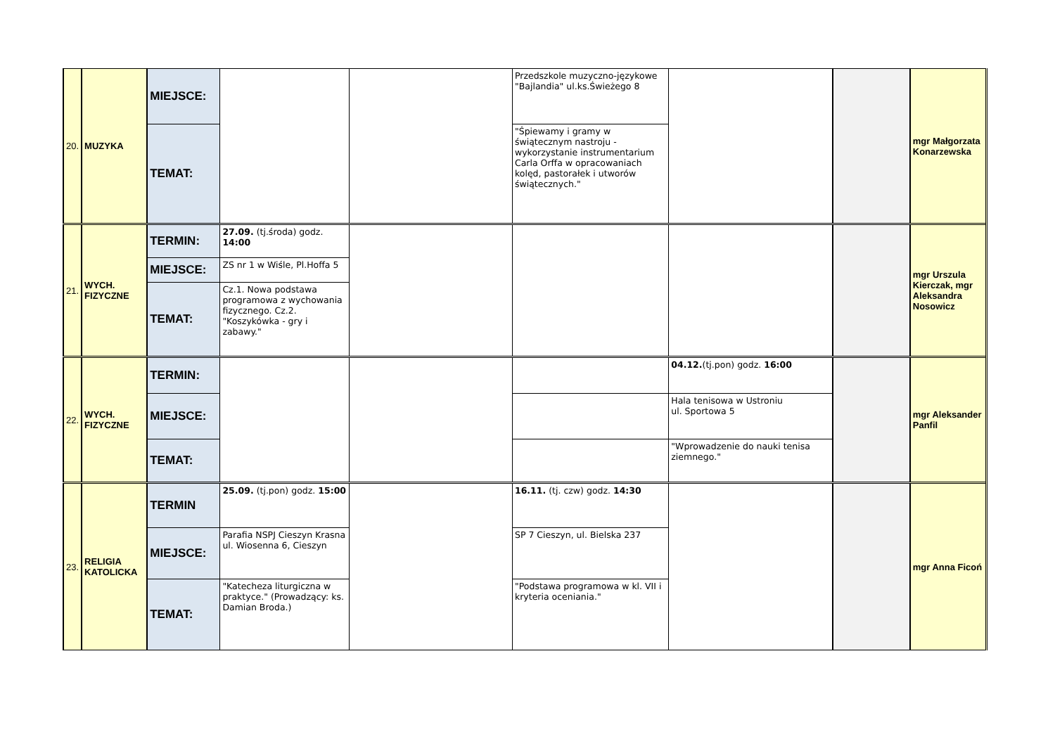| 20. | MUZYKA | MIEJSCE: | | | Przedszkole muzyczno-językowe "Bajlandia" ul.ks.Świeżego 8 | | | mgr Małgorzata Konarzewska |
| | | TEMAT: | | | "Śpiewamy i gramy w świątecznym nastroju - wykorzystanie instrumentarium Carla Orffa w opracowaniach kolęd, pastorałek i utworów świątecznych." | | | |
| 21. | WYCH. FIZYCZNE | TERMIN: | 27.09. (tj.środa) godz. 14:00 | | | | | mgr Urszula Kierczak, mgr Aleksandra Nosowicz |
| | | MIEJSCE: | ZS nr 1 w Wiśle, Pl.Hoffa 5 | | | | | |
| | | TEMAT: | Cz.1. Nowa podstawa programowa z wychowania fizycznego. Cz.2. "Koszykówka - gry i zabawy." | | | | | |
| 22. | WYCH. FIZYCZNE | TERMIN: | | | | 04.12. (tj.pon) godz. 16:00 | | mgr Aleksander Panfil |
| | | MIEJSCE: | | | | Hala tenisowa w Ustroniu ul. Sportowa 5 | | |
| | | TEMAT: | | | | "Wprowadzenie do nauki tenisa ziemnego." | | |
| 23. | RELIGIA KATOLICKA | TERMIN | 25.09. (tj.pon) godz. 15:00 | | 16.11. (tj. czw) godz. 14:30 | | | mgr Anna Ficoń |
| | | MIEJSCE: | Parafia NSPJ Cieszyn Krasna ul. Wiosenna 6, Cieszyn | | SP 7 Cieszyn, ul. Bielska 237 | | | |
| | | TEMAT: | "Katecheza liturgiczna w praktyce." (Prowadzący: ks. Damian Broda.) | | "Podstawa programowa w kl. VII i kryteria oceniania." | | | |